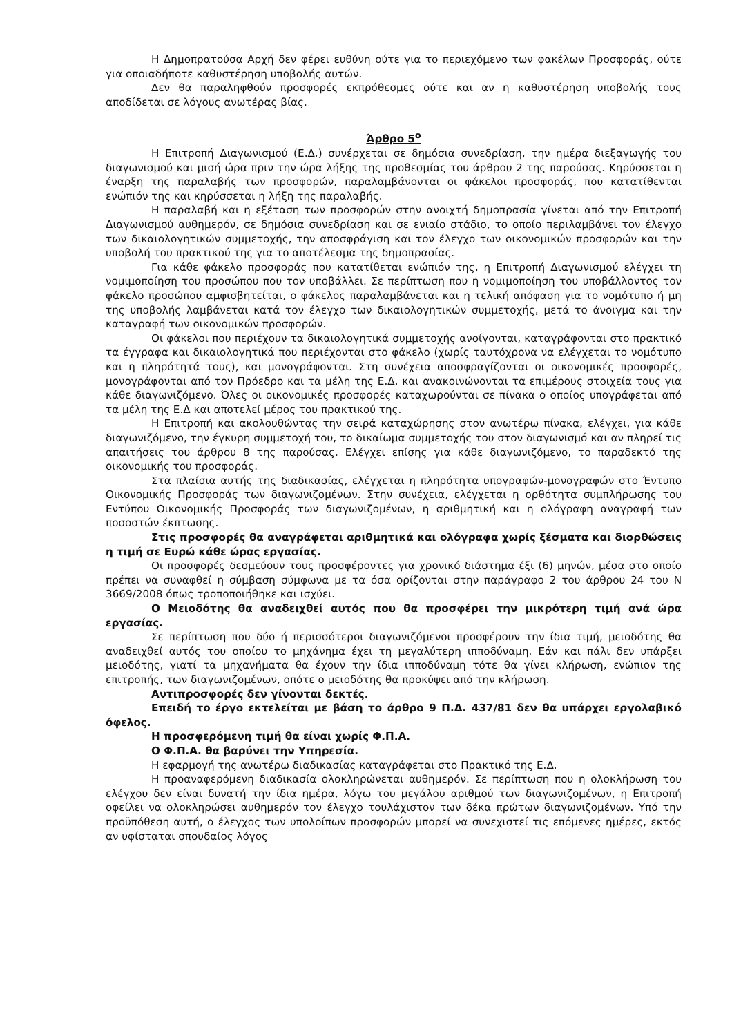Η Δημοπρατούσα Αρχή δεν φέρει ευθύνη ούτε για το περιεχόμενο των φακέλων Προσφοράς, ούτε για οποιαδήποτε καθυστέρηση υποβολής αυτών.
Δεν θα παραληφθούν προσφορές εκπρόθεσμες ούτε και αν η καθυστέρηση υποβολής τους αποδίδεται σε λόγους ανωτέρας βίας.
Άρθρο 5<sup>ο</sup>
Η Επιτροπή Διαγωνισμού (Ε.Δ.) συνέρχεται σε δημόσια συνεδρίαση, την ημέρα διεξαγωγής του διαγωνισμού και μισή ώρα πριν την ώρα λήξης της προθεσμίας του άρθρου 2 της παρούσας. Κηρύσσεται η έναρξη της παραλαβής των προσφορών, παραλαμβάνονται οι φάκελοι προσφοράς, που κατατίθενται ενώπιόν της και κηρύσσεται η λήξη της παραλαβής.
Η παραλαβή και η εξέταση των προσφορών στην ανοιχτή δημοπρασία γίνεται από την Επιτροπή Διαγωνισμού αυθημερόν, σε δημόσια συνεδρίαση και σε ενιαίο στάδιο, το οποίο περιλαμβάνει τον έλεγχο των δικαιολογητικών συμμετοχής, την αποσφράγιση και τον έλεγχο των οικονομικών προσφορών και την υποβολή του πρακτικού της για το αποτέλεσμα της δημοπρασίας.
Για κάθε φάκελο προσφοράς που κατατίθεται ενώπιόν της, η Επιτροπή Διαγωνισμού ελέγχει τη νομιμοποίηση του προσώπου που τον υποβάλλει. Σε περίπτωση που η νομιμοποίηση του υποβάλλοντος τον φάκελο προσώπου αμφισβητείται, ο φάκελος παραλαμβάνεται και η τελική απόφαση για το νομότυπο ή μη της υποβολής λαμβάνεται κατά τον έλεγχο των δικαιολογητικών συμμετοχής, μετά το άνοιγμα και την καταγραφή των οικονομικών προσφορών.
Οι φάκελοι που περιέχουν τα δικαιολογητικά συμμετοχής ανοίγονται, καταγράφονται στο πρακτικό τα έγγραφα και δικαιολογητικά που περιέχονται στο φάκελο (χωρίς ταυτόχρονα να ελέγχεται το νομότυπο και η πληρότητά τους), και μονογράφονται. Στη συνέχεια αποσφραγίζονται οι οικονομικές προσφορές, μονογράφονται από τον Πρόεδρο και τα μέλη της Ε.Δ. και ανακοινώνονται τα επιμέρους στοιχεία τους για κάθε διαγωνιζόμενο. Όλες οι οικονομικές προσφορές καταχωρούνται σε πίνακα ο οποίος υπογράφεται από τα μέλη της Ε.Δ και αποτελεί μέρος του πρακτικού της.
Η Επιτροπή και ακολουθώντας την σειρά καταχώρησης στον ανωτέρω πίνακα, ελέγχει, για κάθε διαγωνιζόμενο, την έγκυρη συμμετοχή του, το δικαίωμα συμμετοχής του στον διαγωνισμό και αν πληρεί τις απαιτήσεις του άρθρου 8 της παρούσας. Ελέγχει επίσης για κάθε διαγωνιζόμενο, το παραδεκτό της οικονομικής του προσφοράς.
Στα πλαίσια αυτής της διαδικασίας, ελέγχεται η πληρότητα υπογραφών-μονογραφών στο Έντυπο Οικονομικής Προσφοράς των διαγωνιζομένων. Στην συνέχεια, ελέγχεται η ορθότητα συμπλήρωσης του Εντύπου Οικονομικής Προσφοράς των διαγωνιζομένων, η αριθμητική και η ολόγραφη αναγραφή των ποσοστών έκπτωσης.
Στις προσφορές θα αναγράφεται αριθμητικά και ολόγραφα χωρίς ξέσματα και διορθώσεις η τιμή σε Ευρώ κάθε ώρας εργασίας.
Οι προσφορές δεσμεύουν τους προσφέροντες για χρονικό διάστημα έξι (6) μηνών, μέσα στο οποίο πρέπει να συναφθεί η σύμβαση σύμφωνα με τα όσα ορίζονται στην παράγραφο 2 του άρθρου 24 του Ν 3669/2008 όπως τροποποιήθηκε και ισχύει.
Ο Μειοδότης θα αναδειχθεί αυτός που θα προσφέρει την μικρότερη τιμή ανά ώρα εργασίας.
Σε περίπτωση που δύο ή περισσότεροι διαγωνιζόμενοι προσφέρουν την ίδια τιμή, μειοδότης θα αναδειχθεί αυτός του οποίου το μηχάνημα έχει τη μεγαλύτερη ιπποδύναμη. Εάν και πάλι δεν υπάρξει μειοδότης, γιατί τα μηχανήματα θα έχουν την ίδια ιπποδύναμη τότε θα γίνει κλήρωση, ενώπιον της επιτροπής, των διαγωνιζομένων, οπότε ο μειοδότης θα προκύψει από την κλήρωση.
Αντιπροσφορές δεν γίνονται δεκτές.
Επειδή το έργο εκτελείται με βάση το άρθρο 9 Π.Δ. 437/81 δεν θα υπάρχει εργολαβικό όφελος.
Η προσφερόμενη τιμή θα είναι χωρίς Φ.Π.Α.
Ο Φ.Π.Α. θα βαρύνει την Υπηρεσία.
Η εφαρμογή της ανωτέρω διαδικασίας καταγράφεται στο Πρακτικό της Ε.Δ.
Η προαναφερόμενη διαδικασία ολοκληρώνεται αυθημερόν. Σε περίπτωση που η ολοκλήρωση του ελέγχου δεν είναι δυνατή την ίδια ημέρα, λόγω του μεγάλου αριθμού των διαγωνιζομένων, η Επιτροπή οφείλει να ολοκληρώσει αυθημερόν τον έλεγχο τουλάχιστον των δέκα πρώτων διαγωνιζομένων. Υπό την προϋπόθεση αυτή, ο έλεγχος των υπολοίπων προσφορών μπορεί να συνεχιστεί τις επόμενες ημέρες, εκτός αν υφίσταται σπουδαίος λόγος